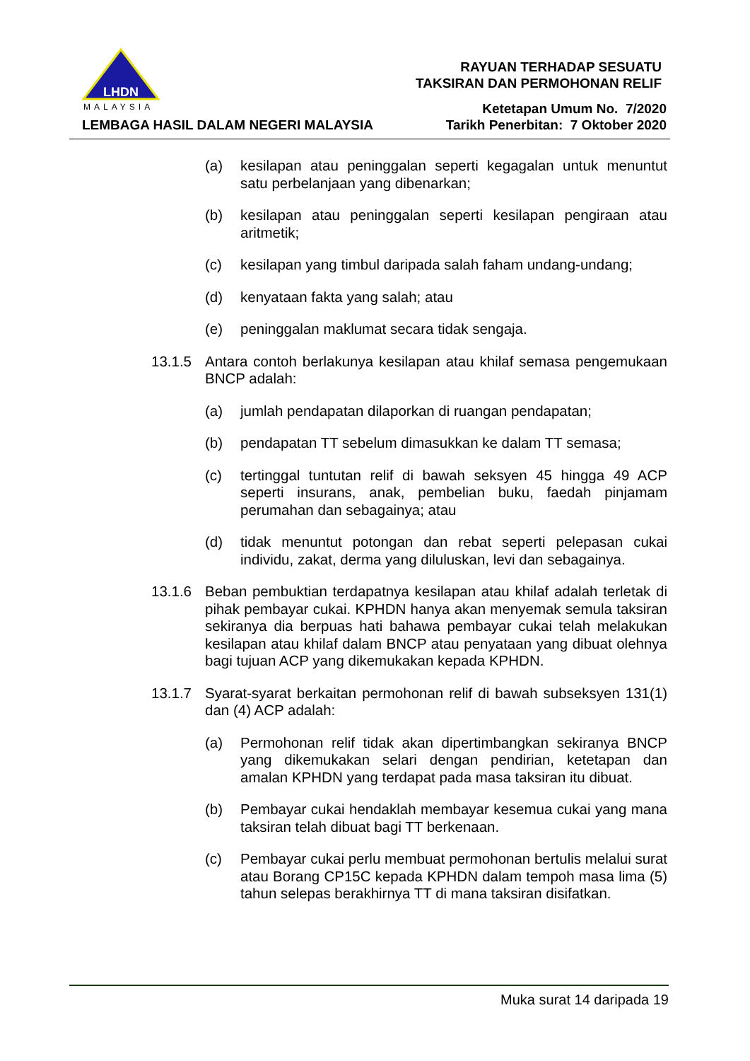LHDN
MALAYSIA
LEMBAGA HASIL DALAM NEGERI MALAYSIA
RAYUAN TERHADAP SESUATU
TAKSIRAN DAN PERMOHONAN RELIF
Ketetapan Umum No. 7/2020
Tarikh Penerbitan: 7 Oktober 2020
(a) kesilapan atau peninggalan seperti kegagalan untuk menuntut satu perbelanjaan yang dibenarkan;
(b) kesilapan atau peninggalan seperti kesilapan pengiraan atau aritmetik;
(c) kesilapan yang timbul daripada salah faham undang-undang;
(d) kenyataan fakta yang salah; atau
(e) peninggalan maklumat secara tidak sengaja.
13.1.5 Antara contoh berlakunya kesilapan atau khilaf semasa pengemukaan BNCP adalah:
(a) jumlah pendapatan dilaporkan di ruangan pendapatan;
(b) pendapatan TT sebelum dimasukkan ke dalam TT semasa;
(c) tertinggal tuntutan relif di bawah seksyen 45 hingga 49 ACP seperti insurans, anak, pembelian buku, faedah pinjamam perumahan dan sebagainya; atau
(d) tidak menuntut potongan dan rebat seperti pelepasan cukai individu, zakat, derma yang diluluskan, levi dan sebagainya.
13.1.6 Beban pembuktian terdapatnya kesilapan atau khilaf adalah terletak di pihak pembayar cukai. KPHDN hanya akan menyemak semula taksiran sekiranya dia berpuas hati bahawa pembayar cukai telah melakukan kesilapan atau khilaf dalam BNCP atau penyataan yang dibuat olehnya bagi tujuan ACP yang dikemukakan kepada KPHDN.
13.1.7 Syarat-syarat berkaitan permohonan relif di bawah subseksyen 131(1) dan (4) ACP adalah:
(a) Permohonan relif tidak akan dipertimbangkan sekiranya BNCP yang dikemukakan selari dengan pendirian, ketetapan dan amalan KPHDN yang terdapat pada masa taksiran itu dibuat.
(b) Pembayar cukai hendaklah membayar kesemua cukai yang mana taksiran telah dibuat bagi TT berkenaan.
(c) Pembayar cukai perlu membuat permohonan bertulis melalui surat atau Borang CP15C kepada KPHDN dalam tempoh masa lima (5) tahun selepas berakhirnya TT di mana taksiran disifatkan.
Muka surat 14 daripada 19